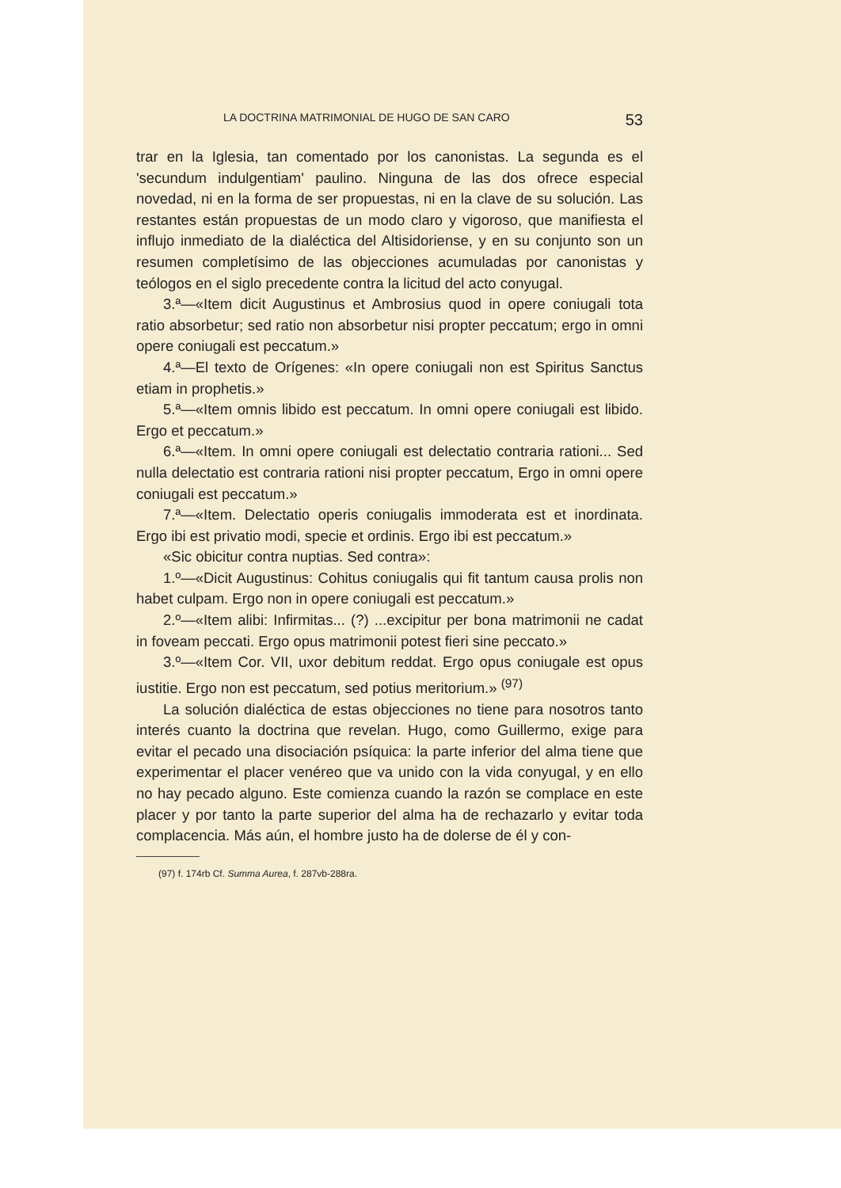LA DOCTRINA MATRIMONIAL DE HUGO DE SAN CARO 53
trar en la Iglesia, tan comentado por los canonistas. La segunda es el 'secundum indulgentiam' paulino. Ninguna de las dos ofrece especial novedad, ni en la forma de ser propuestas, ni en la clave de su solución. Las restantes están propuestas de un modo claro y vigoroso, que manifiesta el influjo inmediato de la dialéctica del Altisidoriense, y en su conjunto son un resumen completísimo de las objecciones acumuladas por canonistas y teólogos en el siglo precedente contra la licitud del acto conyugal.
3.ª—«Item dicit Augustinus et Ambrosius quod in opere coniugali tota ratio absorbetur; sed ratio non absorbetur nisi propter peccatum; ergo in omni opere coniugali est peccatum.»
4.ª—El texto de Orígenes: «In opere coniugali non est Spiritus Sanctus etiam in prophetis.»
5.ª—«Item omnis libido est peccatum. In omni opere coniugali est libido. Ergo et peccatum.»
6.ª—«Item. In omni opere coniugali est delectatio contraria rationi... Sed nulla delectatio est contraria rationi nisi propter peccatum, Ergo in omni opere coniugali est peccatum.»
7.ª—«Item. Delectatio operis coniugalis immoderata est et inordinata. Ergo ibi est privatio modi, specie et ordinis. Ergo ibi est peccatum.»
«Sic obicitur contra nuptias. Sed contra»:
1.º—«Dicit Augustinus: Cohitus coniugalis qui fit tantum causa prolis non habet culpam. Ergo non in opere coniugali est peccatum.»
2.º—«Item alibi: Infirmitas... (?) ...excipitur per bona matrimonii ne cadat in foveam peccati. Ergo opus matrimonii potest fieri sine peccato.»
3.º—«Item Cor. VII, uxor debitum reddat. Ergo opus coniugale est opus iustitie. Ergo non est peccatum, sed potius meritorium.» <sup>(97)</sup>
La solución dialéctica de estas objecciones no tiene para nosotros tanto interés cuanto la doctrina que revelan. Hugo, como Guillermo, exige para evitar el pecado una disociación psíquica: la parte inferior del alma tiene que experimentar el placer venéreo que va unido con la vida conyugal, y en ello no hay pecado alguno. Este comienza cuando la razón se complace en este placer y por tanto la parte superior del alma ha de rechazarlo y evitar toda complacencia. Más aún, el hombre justo ha de dolerse de él y con-
(97) f. 174rb Cf. Summa Aurea, f. 287vb-288ra.